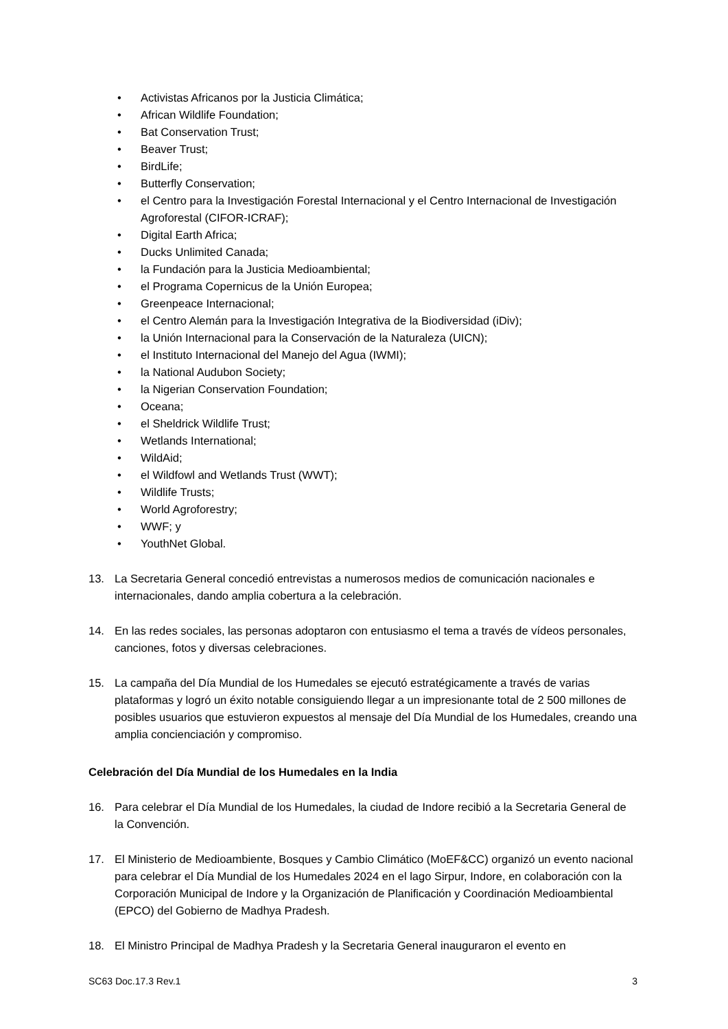• Activistas Africanos por la Justicia Climática;
• African Wildlife Foundation;
• Bat Conservation Trust;
• Beaver Trust;
• BirdLife;
• Butterfly Conservation;
• el Centro para la Investigación Forestal Internacional y el Centro Internacional de Investigación Agroforestal (CIFOR-ICRAF);
• Digital Earth Africa;
• Ducks Unlimited Canada;
• la Fundación para la Justicia Medioambiental;
• el Programa Copernicus de la Unión Europea;
• Greenpeace Internacional;
• el Centro Alemán para la Investigación Integrativa de la Biodiversidad (iDiv);
• la Unión Internacional para la Conservación de la Naturaleza (UICN);
• el Instituto Internacional del Manejo del Agua (IWMI);
• la National Audubon Society;
• la Nigerian Conservation Foundation;
• Oceana;
• el Sheldrick Wildlife Trust;
• Wetlands International;
• WildAid;
• el Wildfowl and Wetlands Trust (WWT);
• Wildlife Trusts;
• World Agroforestry;
• WWF; y
• YouthNet Global.
13. La Secretaria General concedió entrevistas a numerosos medios de comunicación nacionales e internacionales, dando amplia cobertura a la celebración.
14. En las redes sociales, las personas adoptaron con entusiasmo el tema a través de vídeos personales, canciones, fotos y diversas celebraciones.
15. La campaña del Día Mundial de los Humedales se ejecutó estratégicamente a través de varias plataformas y logró un éxito notable consiguiendo llegar a un impresionante total de 2 500 millones de posibles usuarios que estuvieron expuestos al mensaje del Día Mundial de los Humedales, creando una amplia concienciación y compromiso.
Celebración del Día Mundial de los Humedales en la India
16. Para celebrar el Día Mundial de los Humedales, la ciudad de Indore recibió a la Secretaria General de la Convención.
17. El Ministerio de Medioambiente, Bosques y Cambio Climático (MoEF&CC) organizó un evento nacional para celebrar el Día Mundial de los Humedales 2024 en el lago Sirpur, Indore, en colaboración con la Corporación Municipal de Indore y la Organización de Planificación y Coordinación Medioambiental (EPCO) del Gobierno de Madhya Pradesh.
18. El Ministro Principal de Madhya Pradesh y la Secretaria General inauguraron el evento en
SC63 Doc.17.3 Rev.1 3